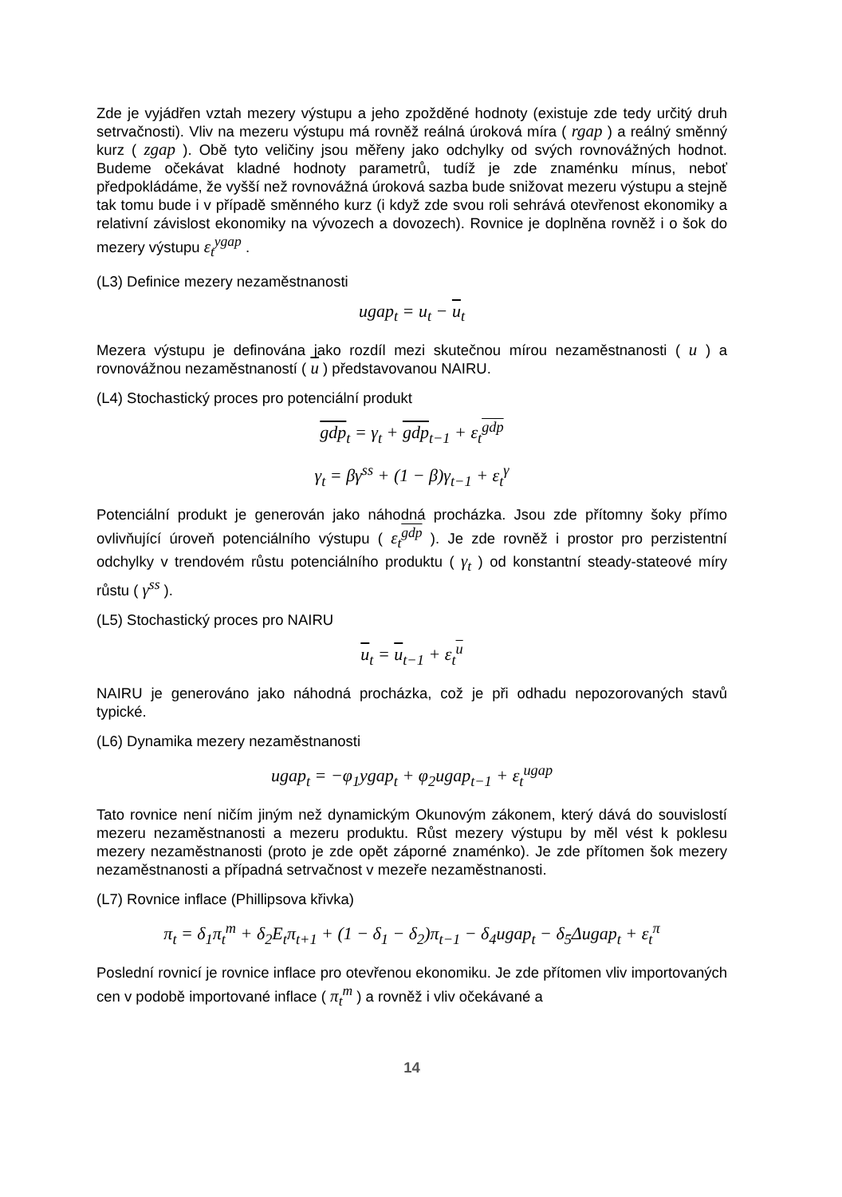Zde je vyjádřen vztah mezery výstupu a jeho zpožděné hodnoty (existuje zde tedy určitý druh setrvačnosti). Vliv na mezeru výstupu má rovněž reálná úroková míra ( rgap ) a reálný směnný kurz ( zgap ). Obě tyto veličiny jsou měřeny jako odchylky od svých rovnovážných hodnot. Budeme očekávat kladné hodnoty parametrů, tudíž je zde znaménku mínus, neboť předpokládáme, že vyšší než rovnovážná úroková sazba bude snižovat mezeru výstupu a stejně tak tomu bude i v případě směnného kurz (i když zde svou roli sehrává otevřenost ekonomiky a relativní závislost ekonomiky na vývozech a dovozech). Rovnice je doplněna rovněž i o šok do mezery výstupu ε<sub>t</sub><sup>ygap</sup> .
(L3) Definice mezery nezaměstnanosti
ugap<sub>t</sub> = u<sub>t</sub> − u<sub>t</sub>
Mezera výstupu je definována jako rozdíl mezi skutečnou mírou nezaměstnanosti ( u ) a rovnovážnou nezaměstnaností ( u ) představovanou NAIRU.
(L4) Stochastický proces pro potenciální produkt
gdp<sub>t</sub> = γ<sub>t</sub> + gdp<sub>t−1</sub> + ε<sub>t</sub><sup>gdp</sup>
γ<sub>t</sub> = βγ<sup>ss</sup> + (1 − β)γ<sub>t−1</sub> + ε<sub>t</sub><sup>γ</sup>
Potenciální produkt je generován jako náhodná procházka. Jsou zde přítomny šoky přímo ovlivňující úroveň potenciálního výstupu ( ε<sub>t</sub><sup>gdp</sup> ). Je zde rovněž i prostor pro perzistentní odchylky v trendovém růstu potenciálního produktu ( γ<sub>t</sub> ) od konstantní steady-stateové míry růstu ( γ<sup>ss</sup> ).
(L5) Stochastický proces pro NAIRU
u<sub>t</sub> = u<sub>t−1</sub> + ε<sub>t</sub><sup>u</sup>
NAIRU je generováno jako náhodná procházka, což je při odhadu nepozorovaných stavů typické.
(L6) Dynamika mezery nezaměstnanosti
ugap<sub>t</sub> = −φ<sub>1</sub>ygap<sub>t</sub> + φ<sub>2</sub>ugap<sub>t−1</sub> + ε<sub>t</sub><sup>ugap</sup>
Tato rovnice není ničím jiným než dynamickým Okunovým zákonem, který dává do souvislostí mezeru nezaměstnanosti a mezeru produktu. Růst mezery výstupu by měl vést k poklesu mezery nezaměstnanosti (proto je zde opět záporné znaménko). Je zde přítomen šok mezery nezaměstnanosti a případná setrvačnost v mezeře nezaměstnanosti.
(L7) Rovnice inflace (Phillipsova křivka)
π<sub>t</sub> = δ<sub>1</sub>π<sub>t</sub><sup>m</sup> + δ<sub>2</sub>E<sub>t</sub>π<sub>t+1</sub> + (1 − δ<sub>1</sub> − δ<sub>2</sub>)π<sub>t−1</sub> − δ<sub>4</sub>ugap<sub>t</sub> − δ<sub>5</sub>Δugap<sub>t</sub> + ε<sub>t</sub><sup>π</sup>
Poslední rovnicí je rovnice inflace pro otevřenou ekonomiku. Je zde přítomen vliv importovaných cen v podobě importované inflace ( π<sub>t</sub><sup>m</sup> ) a rovněž i vliv očekávané a
14